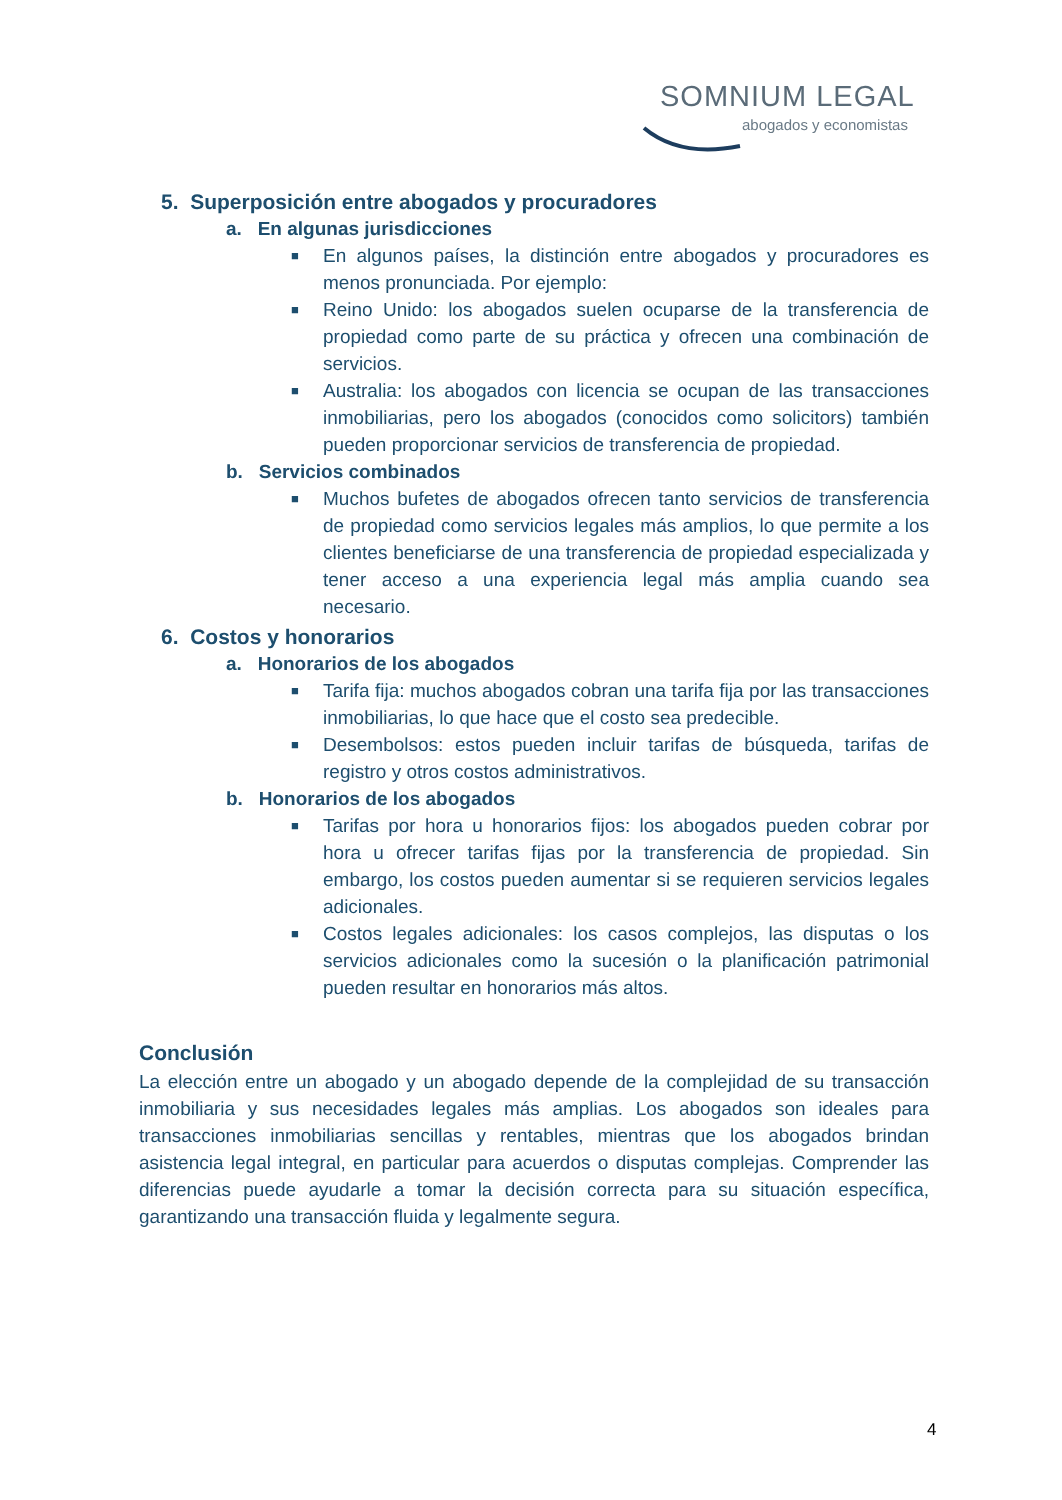SOMNIUM LEGAL
abogados y economistas
5. Superposición entre abogados y procuradores
a. En algunas jurisdicciones
■
En algunos países, la distinción entre abogados y procuradores es menos pronunciada. Por ejemplo:
■
Reino Unido: los abogados suelen ocuparse de la transferencia de propiedad como parte de su práctica y ofrecen una combinación de servicios.
■
Australia: los abogados con licencia se ocupan de las transacciones inmobiliarias, pero los abogados (conocidos como solicitors) también pueden proporcionar servicios de transferencia de propiedad.
b. Servicios combinados
■
Muchos bufetes de abogados ofrecen tanto servicios de transferencia de propiedad como servicios legales más amplios, lo que permite a los clientes beneficiarse de una transferencia de propiedad especializada y tener acceso a una experiencia legal más amplia cuando sea necesario.
6. Costos y honorarios
a. Honorarios de los abogados
■
Tarifa fija: muchos abogados cobran una tarifa fija por las transacciones inmobiliarias, lo que hace que el costo sea predecible.
■
Desembolsos: estos pueden incluir tarifas de búsqueda, tarifas de registro y otros costos administrativos.
b. Honorarios de los abogados
■
Tarifas por hora u honorarios fijos: los abogados pueden cobrar por hora u ofrecer tarifas fijas por la transferencia de propiedad. Sin embargo, los costos pueden aumentar si se requieren servicios legales adicionales.
■
Costos legales adicionales: los casos complejos, las disputas o los servicios adicionales como la sucesión o la planificación patrimonial pueden resultar en honorarios más altos.
Conclusión
La elección entre un abogado y un abogado depende de la complejidad de su transacción inmobiliaria y sus necesidades legales más amplias. Los abogados son ideales para transacciones inmobiliarias sencillas y rentables, mientras que los abogados brindan asistencia legal integral, en particular para acuerdos o disputas complejas. Comprender las diferencias puede ayudarle a tomar la decisión correcta para su situación específica, garantizando una transacción fluida y legalmente segura.
4